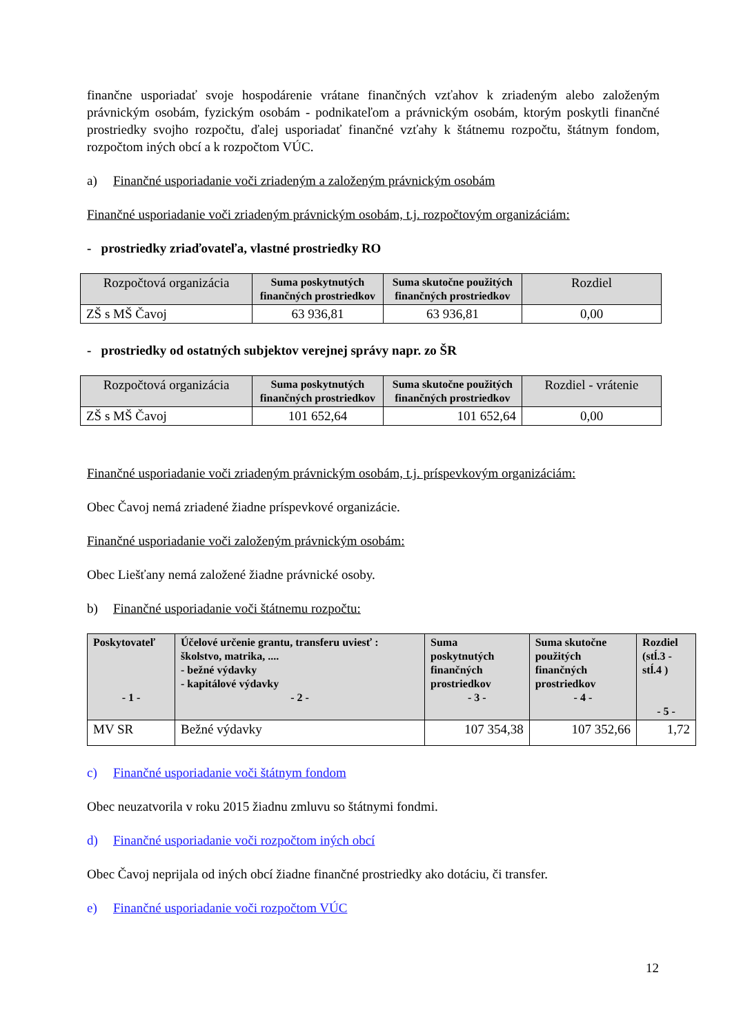finančne usporiadať svoje hospodárenie vrátane finančných vzťahov k zriadeným alebo založeným právnickým osobám, fyzickým osobám - podnikateľom a právnickým osobám, ktorým poskytli finančné prostriedky svojho rozpočtu, ďalej usporiadať finančné vzťahy k štátnemu rozpočtu, štátnym fondom, rozpočtom iných obcí a k rozpočtom VÚC.
a) Finančné usporiadanie voči zriadeným a založeným právnickým osobám
Finančné usporiadanie voči zriadeným právnickým osobám, t.j. rozpočtovým organizáciám:
- prostriedky zriaďovateľa, vlastné prostriedky RO
| Rozpočtová organizácia | Suma poskytnutých finančných prostriedkov | Suma skutočne použitých finančných prostriedkov | Rozdiel |
| --- | --- | --- | --- |
| ZŠ s MŠ Čavoj | 63 936,81 | 63 936,81 | 0,00 |
- prostriedky od ostatných subjektov verejnej správy napr. zo ŠR
| Rozpočtová organizácia | Suma poskytnutých finančných prostriedkov | Suma skutočne použitých finančných prostriedkov | Rozdiel - vrátenie |
| --- | --- | --- | --- |
| ZŠ s MŠ Čavoj | 101 652,64 | 101 652,64 | 0,00 |
Finančné usporiadanie voči zriadeným právnickým osobám, t.j. príspevkovým organizáciám:
Obec Čavoj nemá zriadené žiadne príspevkové organizácie.
Finančné usporiadanie voči založeným právnickým osobám:
Obec Liešťany nemá založené žiadne právnické osoby.
b) Finančné usporiadanie voči štátnemu rozpočtu:
| Poskytovateľ - 1 - | Účelové určenie grantu, transferu uviesť : školstvo, matrika, .... - bežné výdavky - kapitálové výdavky - 2 - | Suma poskytnutých finančných prostriedkov - 3 - | Suma skutočne použitých finančných prostriedkov - 4 - | Rozdiel (stĺ.3 - stĺ.4 ) - 5 - |
| --- | --- | --- | --- | --- |
| MV SR | Bežné výdavky | 107 354,38 | 107 352,66 | 1,72 |
c) Finančné usporiadanie voči štátnym fondom
Obec neuzatvorila v roku 2015 žiadnu zmluvu so štátnymi fondmi.
d) Finančné usporiadanie voči rozpočtom iných obcí
Obec Čavoj neprijala od iných obcí žiadne finančné prostriedky ako dotáciu, či transfer.
e) Finančné usporiadanie voči rozpočtom VÚC
12